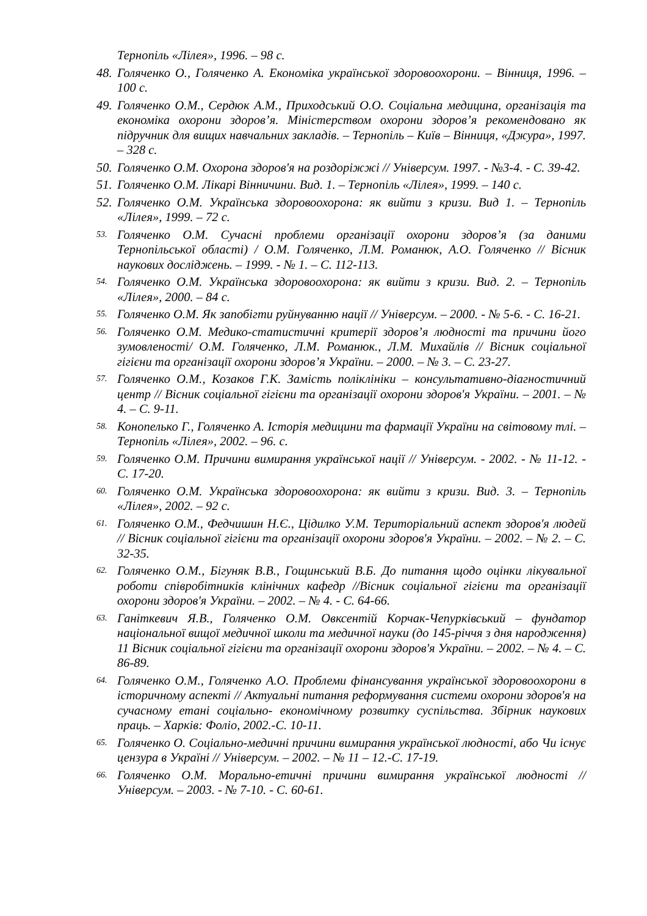Тернопіль «Лілея», 1996. – 98 с.
48. Голяченко О., Голяченко А. Економіка української здоровоохорони. – Вінниця, 1996. – 100 с.
49. Голяченко О.М., Сердюк А.М., Приходський О.О. Соціальна медицина, організація та економіка охорони здоров’я. Міністерством охорони здоров’я рекомендовано як підручник для вищих навчальних закладів. – Тернопіль – Київ – Вінниця, «Джура», 1997. – 328 с.
50. Голяченко О.М. Охорона здоров'я на роздоріжжі // Універсум. 1997. - №3-4. - С. 39-42.
51. Голяченко О.М. Лікарі Вінничини. Вид. 1. – Тернопіль «Лілея», 1999. – 140 с.
52. Голяченко О.М. Українська здоровоохорона: як вийти з кризи. Вид 1. – Тернопіль «Лілея», 1999. – 72 с.
53. Голяченко О.М. Сучасні проблеми організації охорони здоров’я (за даними Тернопільської області) / О.М. Голяченко, Л.М. Романюк, А.О. Голяченко // Вісник наукових досліджень. – 1999. - № 1. – С. 112-113.
54. Голяченко О.М. Українська здоровоохорона: як вийти з кризи. Вид. 2. – Тернопіль «Лілея», 2000. – 84 с.
55. Голяченко О.М. Як запобігти руйнуванню нації // Універсум. – 2000. - № 5-6. - С. 16-21.
56. Голяченко О.М. Медико-статистичні критерії здоров’я людності та причини його зумовленості/ О.М. Голяченко, Л.М. Романюк., Л.М. Михайлів // Вісник соціальної гігієни та організації охорони здоров’я України. – 2000. – № 3. – С. 23-27.
57. Голяченко О.М., Козаков Г.К. Замість поліклініки – консультативно-діагностичний центр // Вісник соціальної гігієни та організації охорони здоров'я України. – 2001. – № 4. – С. 9-11.
58. Конопелько Г., Голяченко А. Історія медицини та фармації України на світовому тлі. – Тернопіль «Лілея», 2002. – 96. с.
59. Голяченко О.М. Причини вимирання української нації // Універсум. - 2002. - № 11-12. - С. 17-20.
60. Голяченко О.М. Українська здоровоохорона: як вийти з кризи. Вид. 3. – Тернопіль «Лілея», 2002. – 92 с.
61. Голяченко О.М., Федчишин Н.Є., Цідилко У.М. Територіальний аспект здоров'я людей // Вісник соціальної гігієни та організації охорони здоров'я України. – 2002. – № 2. – С. 32-35.
62. Голяченко О.М., Бігуняк В.В., Гощинський В.Б. До питання щодо оцінки лікувальної роботи співробітників клінічних кафедр //Вісник соціальної гігієни та організації охорони здоров'я України. – 2002. – № 4. - С. 64-66.
63. Ганіткевич Я.В., Голяченко О.М. Овксентій Корчак-Чепурківський – фундатор національної вищої медичної школи та медичної науки (до 145-річчя з дня народження) 11 Вісник соціальної гігієни та організації охорони здоров'я України. – 2002. – № 4. – С. 86-89.
64. Голяченко О.М., Голяченко А.О. Проблеми фінансування української здоровоохорони в історичному аспекті // Актуальні питання реформування системи охорони здоров'я на сучасному етані соціально- економічному розвитку суспільства. Збірник наукових праць. – Харків: Фоліо, 2002.-С. 10-11.
65. Голяченко О. Соціально-медичні причини вимирання української людності, або Чи існує цензура в Україні // Універсум. – 2002. – № 11 – 12.-С. 17-19.
66. Голяченко О.М. Морально-етичні причини вимирання української людності // Універсум. – 2003. - № 7-10. - С. 60-61.